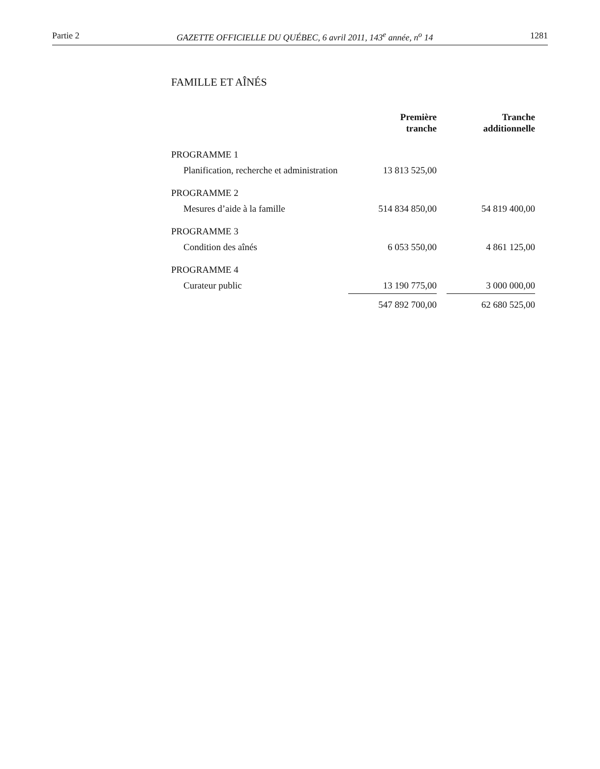Partie 2 GAZETTE OFFICIELLE DU QUÉBEC, 6 avril 2011, 143<sup>e</sup> année, n<sup>o</sup> 14 1281
FAMILLE ET AÎNÉS
| | Première tranche | | Tranche additionnelle |
| --- | --- | --- | --- |
| PROGRAMME 1 | | | |
| Planification, recherche et administration | 13 813 525,00 | | |
| PROGRAMME 2 | | | |
| Mesures d’aide à la famille | 514 834 850,00 | | 54 819 400,00 |
| PROGRAMME 3 | | | |
| Condition des aînés | 6 053 550,00 | | 4 861 125,00 |
| PROGRAMME 4 | | | |
| Curateur public | 13 190 775,00 | | 3 000 000,00 |
| | 547 892 700,00 | | 62 680 525,00 |